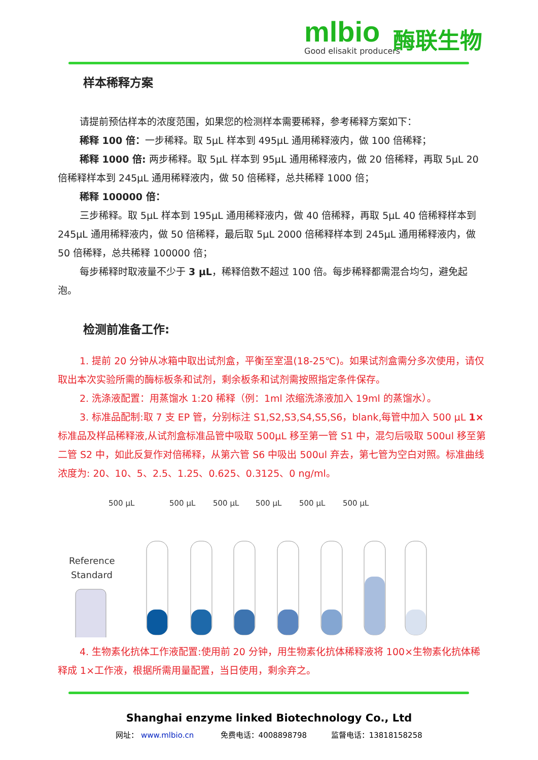mlbio
Good elisakit producers
酶联生物
样本稀释方案
请提前预估样本的浓度范围，如果您的检测样本需要稀释，参考稀释方案如下：
稀释 100 倍：一步稀释。取 5μL 样本到 495μL 通用稀释液内，做 100 倍稀释；
稀释 1000 倍: 两步稀释。取 5μL 样本到 95μL 通用稀释液内，做 20 倍稀释，再取 5μL 20 倍稀释样本到 245μL 通用稀释液内，做 50 倍稀释，总共稀释 1000 倍；
稀释 100000 倍：
三步稀释。取 5μL 样本到 195μL 通用稀释液内，做 40 倍稀释，再取 5μL 40 倍稀释样本到 245μL 通用稀释液内，做 50 倍稀释，最后取 5μL 2000 倍稀释样本到 245μL 通用稀释液内，做 50 倍稀释，总共稀释 100000 倍；
每步稀释时取液量不少于 3 μL，稀释倍数不超过 100 倍。每步稀释都需混合均匀，避免起泡。
检测前准备工作:
1. 提前 20 分钟从冰箱中取出试剂盒，平衡至室温(18-25℃)。如果试剂盒需分多次使用，请仅取出本次实验所需的酶标板条和试剂，剩余板条和试剂需按照指定条件保存。
2. 洗涤液配置：用蒸馏水 1:20 稀释（例：1ml 浓缩洗涤液加入 19ml 的蒸馏水）。
3. 标准品配制:取 7 支 EP 管，分别标注 S1,S2,S3,S4,S5,S6，blank,每管中加入 500 μL 1×标准品及样品稀释液,从试剂盒标准品管中吸取 500μL 移至第一管 S1 中，混匀后吸取 500ul 移至第二管 S2 中，如此反复作对倍稀释，从第六管 S6 中吸出 500ul 弃去，第七管为空白对照。标准曲线浓度为: 20、10、5、2.5、1.25、0.625、0.3125、0 ng/ml。
500 μL
500 μL
500 μL
500 μL
500 μL
500 μL
Reference
Standard
4. 生物素化抗体工作液配置:使用前 20 分钟，用生物素化抗体稀释液将 100×生物素化抗体稀释成 1×工作液，根据所需用量配置，当日使用，剩余弃之。
Shanghai enzyme linked Biotechnology Co., Ltd
网址： www.mlbio.cn 免费电话：4008898798 监督电话：13818158258